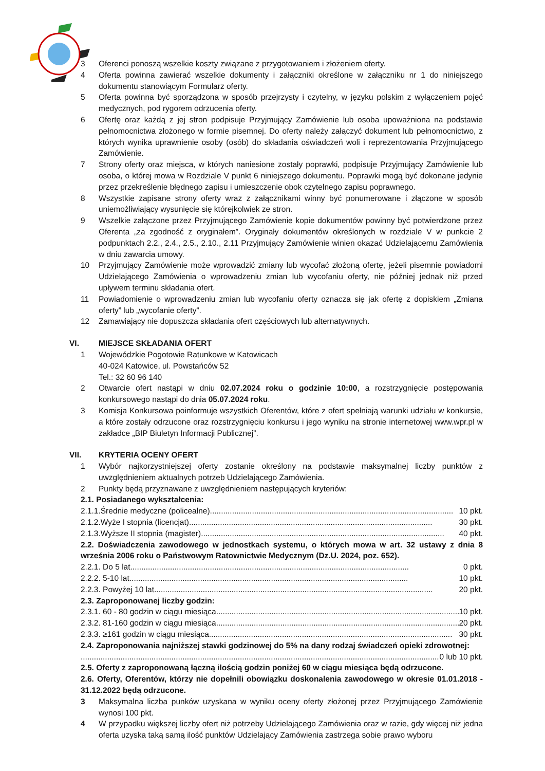3 Oferenci ponoszą wszelkie koszty związane z przygotowaniem i złożeniem oferty.
4 Oferta powinna zawierać wszelkie dokumenty i załączniki określone w załączniku nr 1 do niniejszego dokumentu stanowiącym Formularz oferty.
5 Oferta powinna być sporządzona w sposób przejrzysty i czytelny, w języku polskim z wyłączeniem pojęć medycznych, pod rygorem odrzucenia oferty.
6 Ofertę oraz każdą z jej stron podpisuje Przyjmujący Zamówienie lub osoba upoważniona na podstawie pełnomocnictwa złożonego w formie pisemnej. Do oferty należy załączyć dokument lub pełnomocnictwo, z których wynika uprawnienie osoby (osób) do składania oświadczeń woli i reprezentowania Przyjmującego Zamówienie.
7 Strony oferty oraz miejsca, w których naniesione zostały poprawki, podpisuje Przyjmujący Zamówienie lub osoba, o której mowa w Rozdziale V punkt 6 niniejszego dokumentu. Poprawki mogą być dokonane jedynie przez przekreślenie błędnego zapisu i umieszczenie obok czytelnego zapisu poprawnego.
8 Wszystkie zapisane strony oferty wraz z załącznikami winny być ponumerowane i złączone w sposób uniemożliwiający wysunięcie się którejkolwiek ze stron.
9 Wszelkie załączone przez Przyjmującego Zamówienie kopie dokumentów powinny być potwierdzone przez Oferenta „za zgodność z oryginałem”. Oryginały dokumentów określonych w rozdziale V w punkcie 2 podpunktach 2.2., 2.4., 2.5., 2.10., 2.11 Przyjmujący Zamówienie winien okazać Udzielającemu Zamówienia w dniu zawarcia umowy.
10 Przyjmujący Zamówienie może wprowadzić zmiany lub wycofać złożoną ofertę, jeżeli pisemnie powiadomi Udzielającego Zamówienia o wprowadzeniu zmian lub wycofaniu oferty, nie później jednak niż przed upływem terminu składania ofert.
11 Powiadomienie o wprowadzeniu zmian lub wycofaniu oferty oznacza się jak ofertę z dopiskiem „Zmiana oferty” lub „wycofanie oferty”.
12 Zamawiający nie dopuszcza składania ofert częściowych lub alternatywnych.
VI. MIEJSCE SKŁADANIA OFERT
1 Wojewódzkie Pogotowie Ratunkowe w Katowicach
40-024 Katowice, ul. Powstańców 52
Tel.: 32 60 96 140
2 Otwarcie ofert nastąpi w dniu 02.07.2024 roku o godzinie 10:00, a rozstrzygnięcie postępowania konkursowego nastąpi do dnia 05.07.2024 roku.
3 Komisja Konkursowa poinformuje wszystkich Oferentów, które z ofert spełniają warunki udziału w konkursie, a które zostały odrzucone oraz rozstrzygnięciu konkursu i jego wyniku na stronie internetowej www.wpr.pl w zakładce „BIP Biuletyn Informacji Publicznej”.
VII. KRYTERIA OCENY OFERT
1 Wybór najkorzystniejszej oferty zostanie określony na podstawie maksymalnej liczby punktów z uwzględnieniem aktualnych potrzeb Udzielającego Zamówienia.
2 Punkty będą przyznawane z uwzględnieniem następujących kryteriów:
2.1. Posiadanego wykształcenia:
2.1.1.Średnie medyczne (policealne).............................................................................................................. 10 pkt.
2.1.2.Wyże I stopnia (licencjat).............................................................................................................. 30 pkt.
2.1.3.Wyższe II stopnia (magister) .............................................................................................................. 40 pkt.
2.2. Doświadczenia zawodowego w jednostkach systemu, o których mowa w art. 32 ustawy z dnia 8 września 2006 roku o Państwowym Ratownictwie Medycznym (Dz.U. 2024, poz. 652).
2.2.1. Do 5 lat.............................................................................................................................. 0 pkt.
2.2.2. 5-10 lat.............................................................................................................................. 10 pkt.
2.2.3. Powyżej 10 lat.............................................................................................................................. 20 pkt.
2.3. Zaproponowanej liczby godzin:
2.3.1. 60 - 80 godzin w ciągu miesiąca.............................................................................................................. 10 pkt.
2.3.2. 81-160 godzin w ciągu miesiąca.............................................................................................................. 20 pkt.
2.3.3. ≥161 godzin w ciągu miesiąca.............................................................................................................. 30 pkt.
2.4. Zaproponowania najniższej stawki godzinowej do 5% na dany rodzaj świadczeń opieki zdrowotnej:
.................................................................................................................................................................. 0 lub 10 pkt.
2.5. Oferty z zaproponowaną łączną ilością godzin poniżej 60 w ciągu miesiąca będą odrzucone.
2.6. Oferty, Oferentów, którzy nie dopełnili obowiązku doskonalenia zawodowego w okresie 01.01.2018 - 31.12.2022 będą odrzucone.
3 Maksymalna liczba punków uzyskana w wyniku oceny oferty złożonej przez Przyjmującego Zamówienie wynosi 100 pkt.
4 W przypadku większej liczby ofert niż potrzeby Udzielającego Zamówienia oraz w razie, gdy więcej niż jedna oferta uzyska taką samą ilość punktów Udzielający Zamówienia zastrzega sobie prawo wyboru